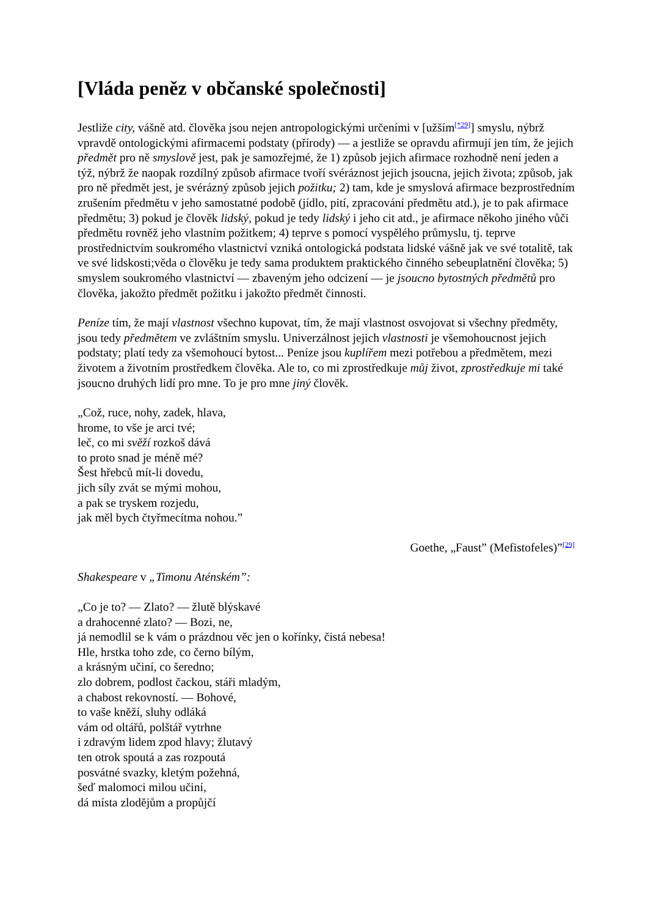[Vláda peněz v občanské společnosti]
Jestliže city, vášně atd. člověka jsou nejen antropologickými určeními v [užším<sup>[*29]</sup>] smyslu, nýbrž vpravdě ontologickými afirmacemi podstaty (přírody) — a jestliže se opravdu afirmují jen tím, že jejich předmět pro ně smyslově jest, pak je samozřejmé, že 1) způsob jejich afirmace rozhodně není jeden a týž, nýbrž že naopak rozdílný způsob afirmace tvoří svéráznost jejich jsoucna, jejich života; způsob, jak pro ně předmět jest, je svérázný způsob jejich požitku; 2) tam, kde je smyslová afirmace bezprostředním zrušením předmětu v jeho samostatné podobě (jídlo, pití, zpracování předmětu atd.), je to pak afirmace předmětu; 3) pokud je člověk lidský, pokud je tedy lidský i jeho cit atd., je afirmace někoho jiného vůči předmětu rovněž jeho vlastním požitkem; 4) teprve s pomocí vyspělého průmyslu, tj. teprve prostřednictvím soukromého vlastnictví vzniká ontologická podstata lidské vášně jak ve své totalitě, tak ve své lidskosti;věda o člověku je tedy sama produktem praktického činného sebeuplatnění člověka; 5) smyslem soukromého vlastnictví — zbaveným jeho odcizení — je jsoucno bytostných předmětů pro člověka, jakožto předmět požitku i jakožto předmět činnosti.
Peníze tím, že mají vlastnost všechno kupovat, tím, že mají vlastnost osvojovat si všechny předměty, jsou tedy předmětem ve zvláštním smyslu. Univerzálnost jejich vlastnosti je všemohoucnost jejich podstaty; platí tedy za všemohoucí bytost... Peníze jsou kuplířem mezi potřebou a předmětem, mezi životem a životním prostředkem člověka. Ale to, co mi zprostředkuje můj život, zprostředkuje mi také jsoucno druhých lidí pro mne. To je pro mne jiný člověk.
„Což, ruce, nohy, zadek, hlava,
hrome, to vše je arci tvé;
leč, co mi svěží rozkoš dává
to proto snad je méně mé?
Šest hřebců mít-li dovedu,
jich síly zvát se mými mohou,
a pak se tryskem rozjedu,
jak měl bych čtyřmecítma nohou.”
Goethe, „Faust” (Mefistofeles)”<sup>[29]</sup>
Shakespeare v „Timonu Aténském”:
„Co je to? — Zlato? — žlutě blýskavé
a drahocenné zlato? — Bozi, ne,
já nemodlil se k vám o prázdnou věc jen o kořínky, čistá nebesa!
Hle, hrstka toho zde, co černo bílým,
a krásným učiní, co šeredno;
zlo dobrem, podlost čackou, stáři mladým,
a chabost rekovností. — Bohové,
to vaše kněží, sluhy odláká
vám od oltářů, polštář vytrhne
i zdravým lidem zpod hlavy; žlutavý
ten otrok spoutá a zas rozpoutá
posvátné svazky, kletým požehná,
šeď malomoci milou učiní,
dá místa zlodějům a propůjčí